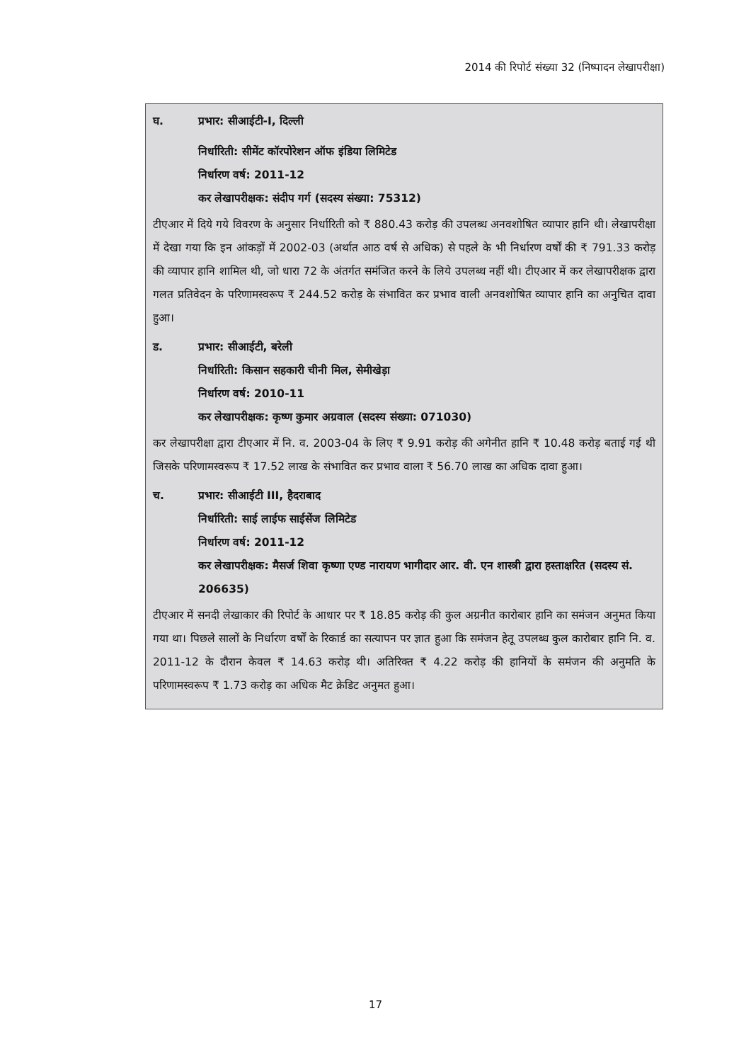2014 की रिपोर्ट संख्या 32 (निष्पादन लेखापरीक्षा)
घ. प्रभार: सीआईटी-I, दिल्ली
निर्धारिती: सीमेंट कॉरपोरेशन ऑफ इंडिया लिमिटेड
निर्धारण वर्ष: 2011-12
कर लेखापरीक्षक: संदीप गर्ग (सदस्य संख्या: 75312)
टीएआर में दिये गये विवरण के अनुसार निर्धारिती को ₹ 880.43 करोड़ की उपलब्ध अनवशोषित व्यापार हानि थी। लेखापरीक्षा में देखा गया कि इन आंकड़ों में 2002-03 (अर्थात आठ वर्ष से अधिक) से पहले के भी निर्धारण वर्षों की ₹ 791.33 करोड़ की व्यापार हानि शामिल थी, जो धारा 72 के अंतर्गत समंजित करने के लिये उपलब्ध नहीं थी। टीएआर में कर लेखापरीक्षक द्वारा गलत प्रतिवेदन के परिणामस्वरूप ₹ 244.52 करोड़ के संभावित कर प्रभाव वाली अनवशोषित व्यापार हानि का अनुचित दावा हुआ।
ड. प्रभार: सीआईटी, बरेली
निर्धारिती: किसान सहकारी चीनी मिल, सेमीखेड़ा
निर्धारण वर्ष: 2010-11
कर लेखापरीक्षक: कृष्ण कुमार अग्रवाल (सदस्य संख्या: 071030)
कर लेखापरीक्षा द्वारा टीएआर में नि. व. 2003-04 के लिए ₹ 9.91 करोड़ की अगेनीत हानि ₹ 10.48 करोड़ बताई गई थी जिसके परिणामस्वरूप ₹ 17.52 लाख के संभावित कर प्रभाव वाला ₹ 56.70 लाख का अधिक दावा हुआ।
च. प्रभार: सीआईटी III, हैदराबाद
निर्धारिती: साई लाईफ साईसेंज लिमिटेड
निर्धारण वर्ष: 2011-12
कर लेखापरीक्षक: मैसर्ज शिवा कृष्णा एण्ड नारायण भागीदार आर. वी. एन शास्त्री द्वारा हस्ताक्षरित (सदस्य सं. 206635)
टीएआर में सनदी लेखाकार की रिपोर्ट के आधार पर ₹ 18.85 करोड़ की कुल अग्रनीत कारोबार हानि का समंजन अनुमत किया गया था। पिछले सालों के निर्धारण वर्षों के रिकार्ड का सत्यापन पर ज्ञात हुआ कि समंजन हेतू उपलब्ध कुल कारोबार हानि नि. व. 2011-12 के दौरान केवल ₹ 14.63 करोड़ थी। अतिरिक्त ₹ 4.22 करोड़ की हानियों के समंजन की अनुमति के परिणामस्वरूप ₹ 1.73 करोड़ का अधिक मैट क्रेडिट अनुमत हुआ।
17